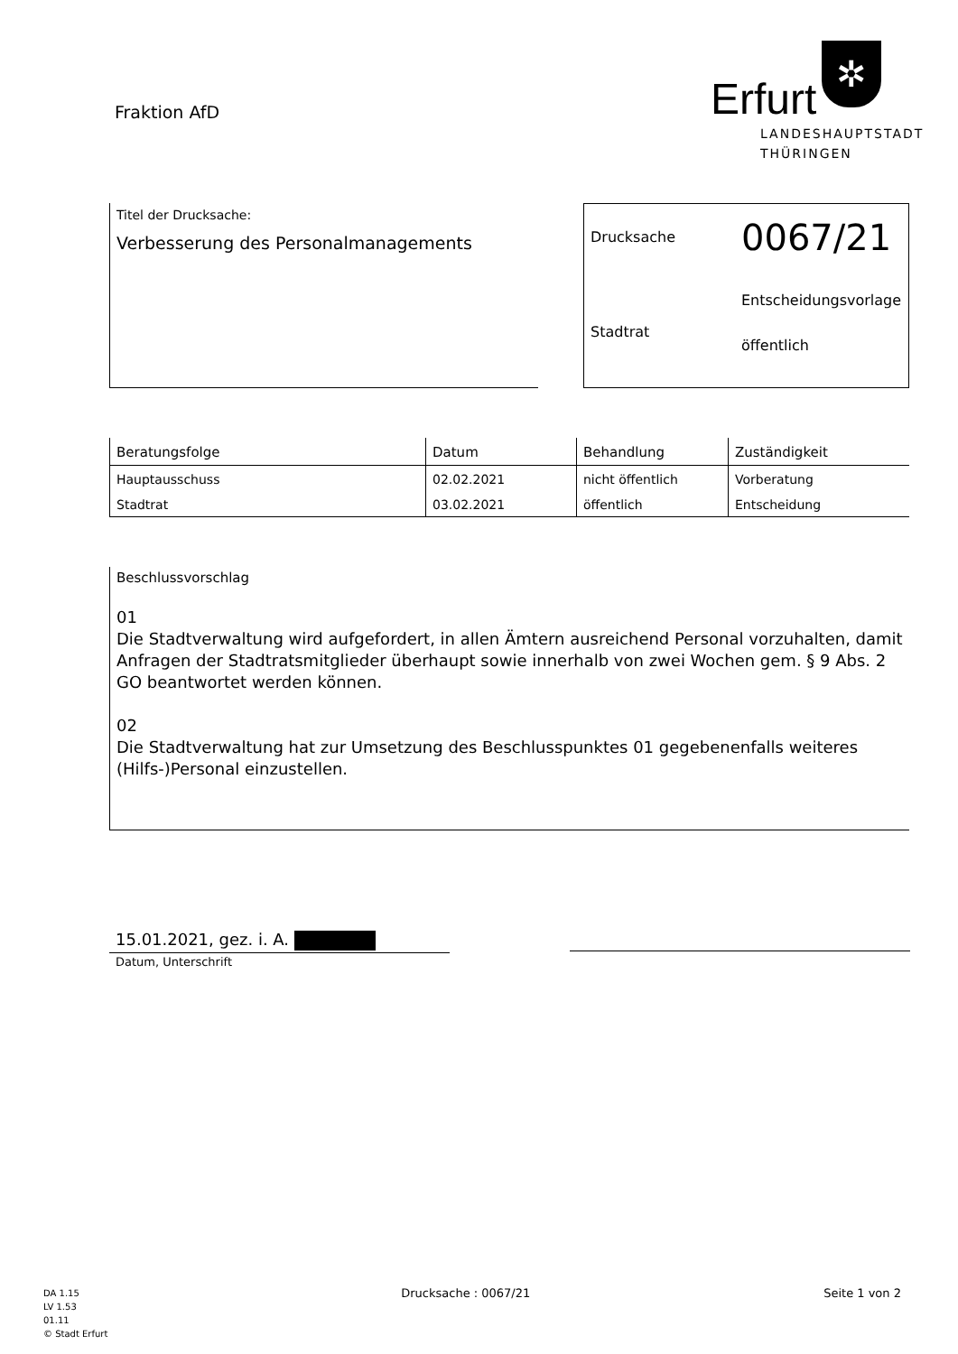Fraktion AfD
Erfurt
✲
LANDESHAUPTSTADT
THÜRINGEN
Titel der Drucksache:
Verbesserung des Personalmanagements
Drucksache
0067/21
Stadtrat
Entscheidungsvorlage
öffentlich
| Beratungsfolge | Datum | Behandlung | Zuständigkeit |
| --- | --- | --- | --- |
| Hauptausschuss | 02.02.2021 | nicht öffentlich | Vorberatung |
| Stadtrat | 03.02.2021 | öffentlich | Entscheidung |
Beschlussvorschlag
01
Die Stadtverwaltung wird aufgefordert, in allen Ämtern ausreichend Personal vorzuhalten, damit Anfragen der Stadtratsmitglieder überhaupt sowie innerhalb von zwei Wochen gem. § 9 Abs. 2 GO beantwortet werden können.
02
Die Stadtverwaltung hat zur Umsetzung des Beschlusspunktes 01 gegebenenfalls weiteres (Hilfs-)Personal einzustellen.
15.01.2021, gez. i. A.
Datum, Unterschrift
DA 1.15
LV 1.53
01.11
© Stadt Erfurt
Drucksache : 0067/21 Seite 1 von 2